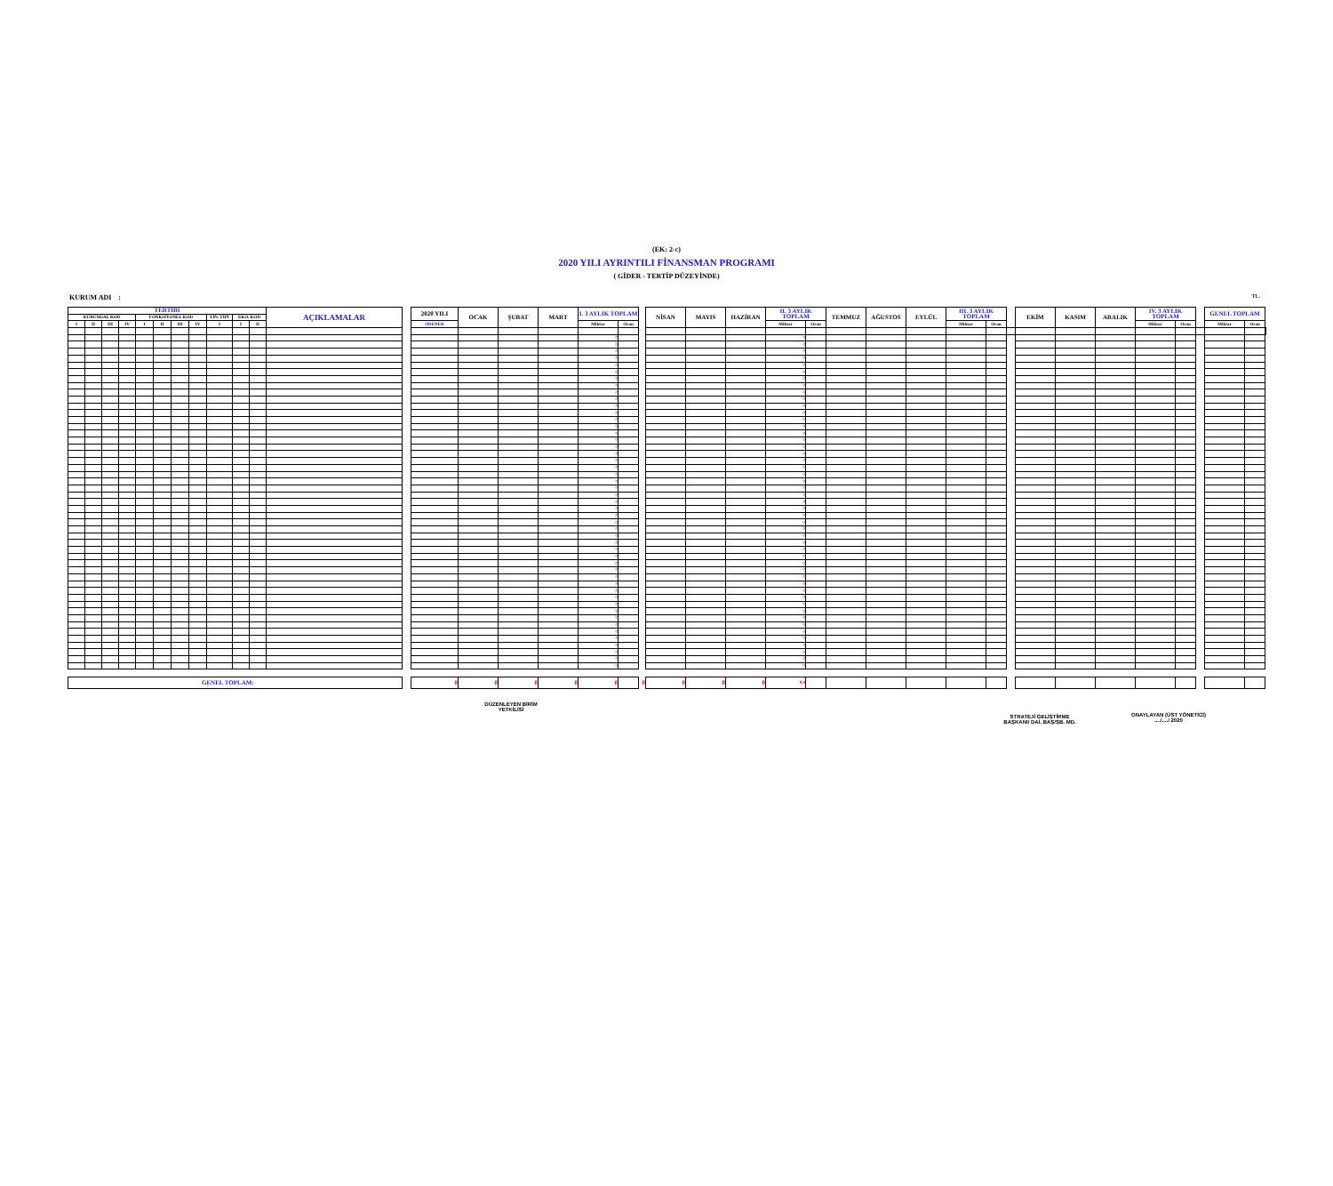(EK: 2-c)
2020 YILI AYRINTILI FİNANSMAN PROGRAMI
( GİDER - TERTİP DÜZEYİNDE)
KURUM ADI : TL.
| TERTİBİ | | | | | | | | | | | AÇIKLAMALAR | | 2020 YILI | OCAK | ŞUBAT | MART | I. 3 AYLIK TOPLAM | | | NİSAN | MAYIS | HAZİRAN | II. 3 AYLIK TOPLAM | | TEMMUZ | AĞUSTOS | EYLÜL | III. 3 AYLIK TOPLAM | | | EKİM | KASIM | ARALIK | IV. 3 AYLIK TOPLAM | | | GENEL TOPLAM | | |
| --- | --- | --- | --- | --- | --- | --- | --- | --- | --- | --- | --- | --- | --- | --- | --- | --- | --- | --- | --- | --- | --- | --- | --- | --- | --- | --- | --- | --- | --- | --- | --- | --- | --- | --- | --- | --- | --- | --- | --- |
| KURUMSAL KOD | | | | FONKSİYONEL KOD | | | | FİN. TİPİ | EKO. KOD | | | | | | | | | | | | | | | | | | | | | | | | | | | | | | |
| I | II | III | IV | I | II | III | IV | I | I | II | | | ÖDENEK | | | | Miktar | Oran | | | | | Miktar | Oran | | | | Miktar | Oran | | | | | Miktar | Oran | | Miktar | Oran | |
| | | | | | | | | | | | | | | | | | 0 | | | | | | 0 | | | | | | | | | | | | | | | | |
| | | | | | | | | | | | | | | | | | 0 | | | | | | 0 | | | | | | | | | | | | | | | | |
| | | | | | | | | | | | | | | | | | 0 | | | | | | 0 | | | | | | | | | | | | | | | | |
| | | | | | | | | | | | | | | | | | 0 | | | | | | 0 | | | | | | | | | | | | | | | | |
| | | | | | | | | | | | | | | | | | 0 | | | | | | 0 | | | | | | | | | | | | | | | | |
| | | | | | | | | | | | | | | | | | 0 | | | | | | 0 | | | | | | | | | | | | | | | | |
| | | | | | | | | | | | | | | | | | 0 | | | | | | 0 | | | | | | | | | | | | | | | | |
| | | | | | | | | | | | | | | | | | 0 | | | | | | 0 | | | | | | | | | | | | | | | | |
| | | | | | | | | | | | | | | | | | 0 | | | | | | 0 | | | | | | | | | | | | | | | | |
| | | | | | | | | | | | | | | | | | 0 | | | | | | 0 | | | | | | | | | | | | | | | | |
| | | | | | | | | | | | | | | | | | 0 | | | | | | 0 | | | | | | | | | | | | | | | | |
| | | | | | | | | | | | | | | | | | 0 | | | | | | 0 | | | | | | | | | | | | | | | | |
| | | | | | | | | | | | | | | | | | 0 | | | | | | 0 | | | | | | | | | | | | | | | | |
| | | | | | | | | | | | | | | | | | 0 | | | | | | 0 | | | | | | | | | | | | | | | | |
| | | | | | | | | | | | | | | | | | 0 | | | | | | 0 | | | | | | | | | | | | | | | | |
| | | | | | | | | | | | | | | | | | 0 | | | | | | 0 | | | | | | | | | | | | | | | | |
| | | | | | | | | | | | | | | | | | 0 | | | | | | 0 | | | | | | | | | | | | | | | | |
| | | | | | | | | | | | | | | | | | 0 | | | | | | 0 | | | | | | | | | | | | | | | | |
| | | | | | | | | | | | | | | | | | 0 | | | | | | 0 | | | | | | | | | | | | | | | | |
| | | | | | | | | | | | | | | | | | 0 | | | | | | 0 | | | | | | | | | | | | | | | | |
| | | | | | | | | | | | | | | | | | 0 | | | | | | 0 | | | | | | | | | | | | | | | | |
| | | | | | | | | | | | | | | | | | 0 | | | | | | 0 | | | | | | | | | | | | | | | | |
| | | | | | | | | | | | | | | | | | 0 | | | | | | 0 | | | | | | | | | | | | | | | | |
| | | | | | | | | | | | | | | | | | 0 | | | | | | 0 | | | | | | | | | | | | | | | | |
| | | | | | | | | | | | | | | | | | 0 | | | | | | 0 | | | | | | | | | | | | | | | | |
| | | | | | | | | | | | | | | | | | 0 | | | | | | 0 | | | | | | | | | | | | | | | | |
| | | | | | | | | | | | | | | | | | 0 | | | | | | 0 | | | | | | | | | | | | | | | | |
| | | | | | | | | | | | | | | | | | 0 | | | | | | 0 | | | | | | | | | | | | | | | | |
| | | | | | | | | | | | | | | | | | 0 | | | | | | 0 | | | | | | | | | | | | | | | | |
| | | | | | | | | | | | | | | | | | 0 | | | | | | 0 | | | | | | | | | | | | | | | | |
| | | | | | | | | | | | | | | | | | 0 | | | | | | 0 | | | | | | | | | | | | | | | | |
| | | | | | | | | | | | | | | | | | 0 | | | | | | 0 | | | | | | | | | | | | | | | | |
| | | | | | | | | | | | | | | | | | 0 | | | | | | 0 | | | | | | | | | | | | | | | | |
| | | | | | | | | | | | | | | | | | 0 | | | | | | 0 | | | | | | | | | | | | | | | | |
| | | | | | | | | | | | | | | | | | 0 | | | | | | 0 | | | | | | | | | | | | | | | | |
| | | | | | | | | | | | | | | | | | 0 | | | | | | 0 | | | | | | | | | | | | | | | | |
| | | | | | | | | | | | | | | | | | 0 | | | | | | 0 | | | | | | | | | | | | | | | | |
| | | | | | | | | | | | | | | | | | 0 | | | | | | 0 | | | | | | | | | | | | | | | | |
| | | | | | | | | | | | | | | | | | 0 | | | | | | 0 | | | | | | | | | | | | | | | | |
| | | | | | | | | | | | | | | | | | 0 | | | | | | 0 | | | | | | | | | | | | | | | | |
| | | | | | | | | | | | | | | | | | 0 | | | | | | 0 | | | | | | | | | | | | | | | | |
| | | | | | | | | | | | | | | | | | 0 | | | | | | 0 | | | | | | | | | | | | | | | | |
| | | | | | | | | | | | | | | | | | 0 | | | | | | 0 | | | | | | | | | | | | | | | | |
| | | | | | | | | | | | | | | | | | 0 | | | | | | 0 | | | | | | | | | | | | | | | | |
| | | | | | | | | | | | | | | | | | 0 | | | | | | 0 | | | | | | | | | | | | | | | | |
| | | | | | | | | | | | | | | | | | 0 | | | | | | 0 | | | | | | | | | | | | | | | | |
| | | | | | | | | | | | | | | | | | 0 | | | | | | 0 | | | | | | | | | | | | | | | | |
| | | | | | | | | | | | | | | | | | 0 | | | | | | 0 | | | | | | | | | | | | | | | | |
| | | | | | | | | | | | | | | | | | 0 | | | | | | 0 | | | | | | | | | | | | | | | | |
| GENEL TOPLAM: | | | | | | | | | | | | | 0 | 0 | 0 | 0 | 0 | | 0 | 0 | 0 | 0 | 0,0 | | | | | | | | | | | | | | | | |
DÜZENLEYEN BİRİM
YETKİLİSİ
STRATEJİ GELİŞTİRME
BAŞKANI/ DAİ. BAŞ/ŞB. MD.
ONAYLAYAN (ÜST YÖNETİCİ)
..../..../ 2020